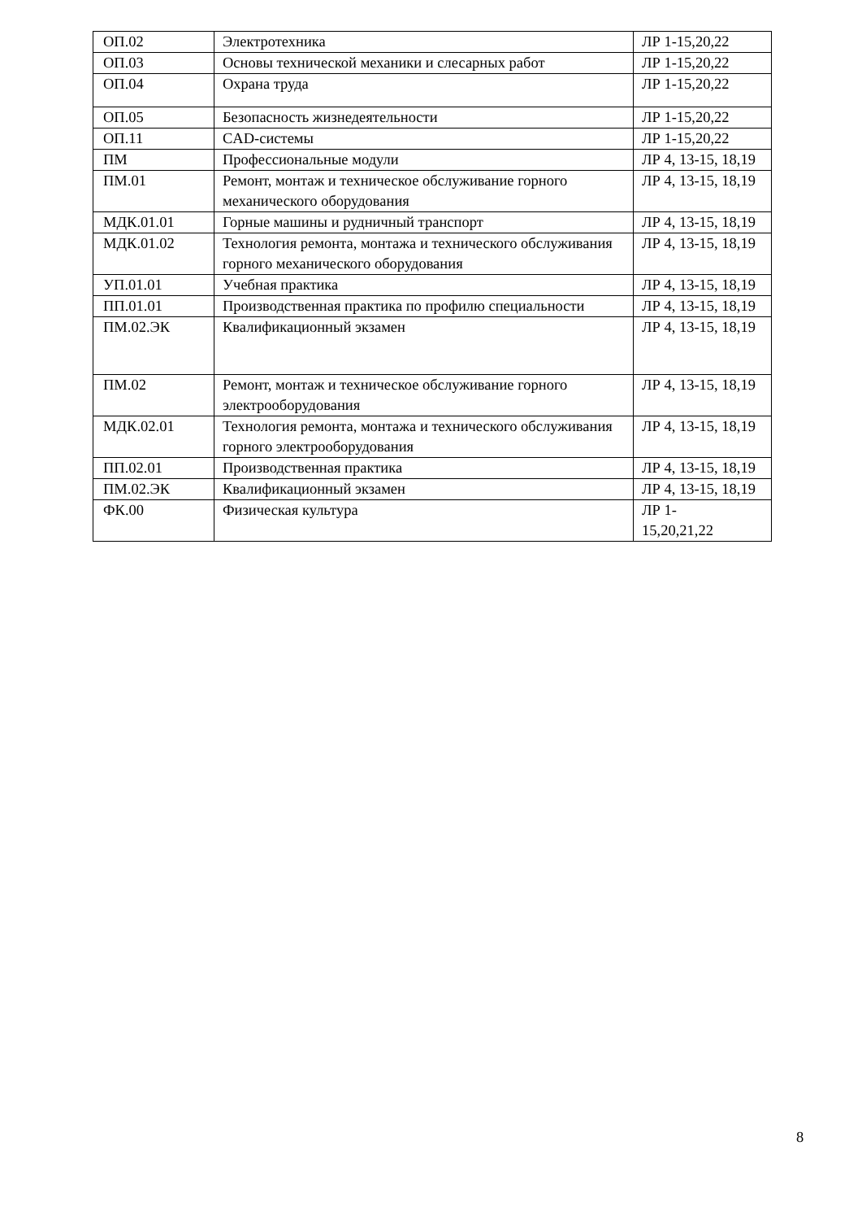| ОП.02 | Электротехника | ЛР 1-15,20,22 |
| ОП.03 | Основы технической механики и слесарных работ | ЛР 1-15,20,22 |
| ОП.04 | Охрана труда | ЛР 1-15,20,22 |
| ОП.05 | Безопасность жизнедеятельности | ЛР 1-15,20,22 |
| ОП.11 | CAD-системы | ЛР 1-15,20,22 |
| ПМ | Профессиональные модули | ЛР 4, 13-15, 18,19 |
| ПМ.01 | Ремонт, монтаж и техническое обслуживание горного механического оборудования | ЛР 4, 13-15, 18,19 |
| МДК.01.01 | Горные машины и рудничный транспорт | ЛР 4, 13-15, 18,19 |
| МДК.01.02 | Технология ремонта, монтажа и технического обслуживания горного механического оборудования | ЛР 4, 13-15, 18,19 |
| УП.01.01 | Учебная практика | ЛР 4, 13-15, 18,19 |
| ПП.01.01 | Производственная практика по профилю специальности | ЛР 4, 13-15, 18,19 |
| ПМ.02.ЭК | Квалификационный экзамен | ЛР 4, 13-15, 18,19 |
| ПМ.02 | Ремонт, монтаж и техническое обслуживание горного электрооборудования | ЛР 4, 13-15, 18,19 |
| МДК.02.01 | Технология ремонта, монтажа и технического обслуживания горного электрооборудования | ЛР 4, 13-15, 18,19 |
| ПП.02.01 | Производственная практика | ЛР 4, 13-15, 18,19 |
| ПМ.02.ЭК | Квалификационный экзамен | ЛР 4, 13-15, 18,19 |
| ФК.00 | Физическая культура | ЛР 1- 15,20,21,22 |
8